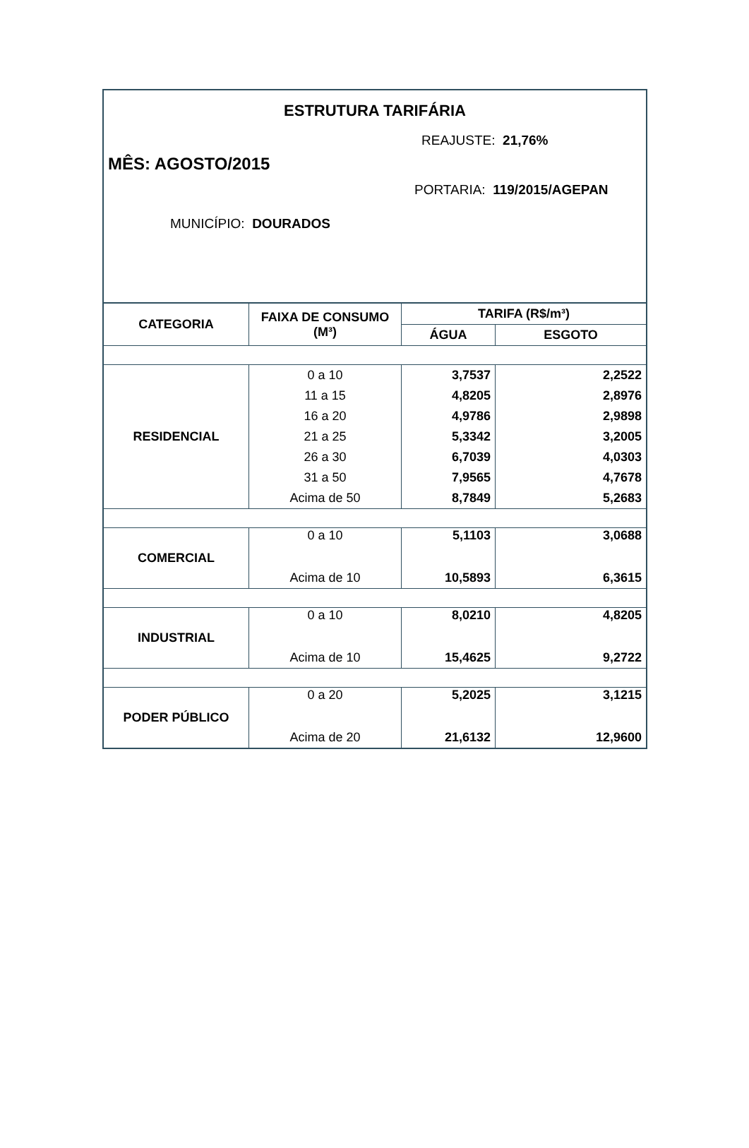ESTRUTURA TARIFÁRIA
REAJUSTE: 21,76%
MÊS: AGOSTO/2015
PORTARIA: 119/2015/AGEPAN
MUNICÍPIO: DOURADOS
| CATEGORIA | FAIXA DE CONSUMO (M³) | TARIFA (R$/m³) | |
| --- | --- | --- | --- |
| | | ÁGUA | ESGOTO |
| RESIDENCIAL | 0 a 10 | 3,7537 | 2,2522 |
| | 11 a 15 | 4,8205 | 2,8976 |
| | 16 a 20 | 4,9786 | 2,9898 |
| | 21 a 25 | 5,3342 | 3,2005 |
| | 26 a 30 | 6,7039 | 4,0303 |
| | 31 a 50 | 7,9565 | 4,7678 |
| | Acima de 50 | 8,7849 | 5,2683 |
| COMERCIAL | 0 a 10 | 5,1103 | 3,0688 |
| | Acima de 10 | 10,5893 | 6,3615 |
| INDUSTRIAL | 0 a 10 | 8,0210 | 4,8205 |
| | Acima de 10 | 15,4625 | 9,2722 |
| PODER PÚBLICO | 0 a 20 | 5,2025 | 3,1215 |
| | Acima de 20 | 21,6132 | 12,9600 |